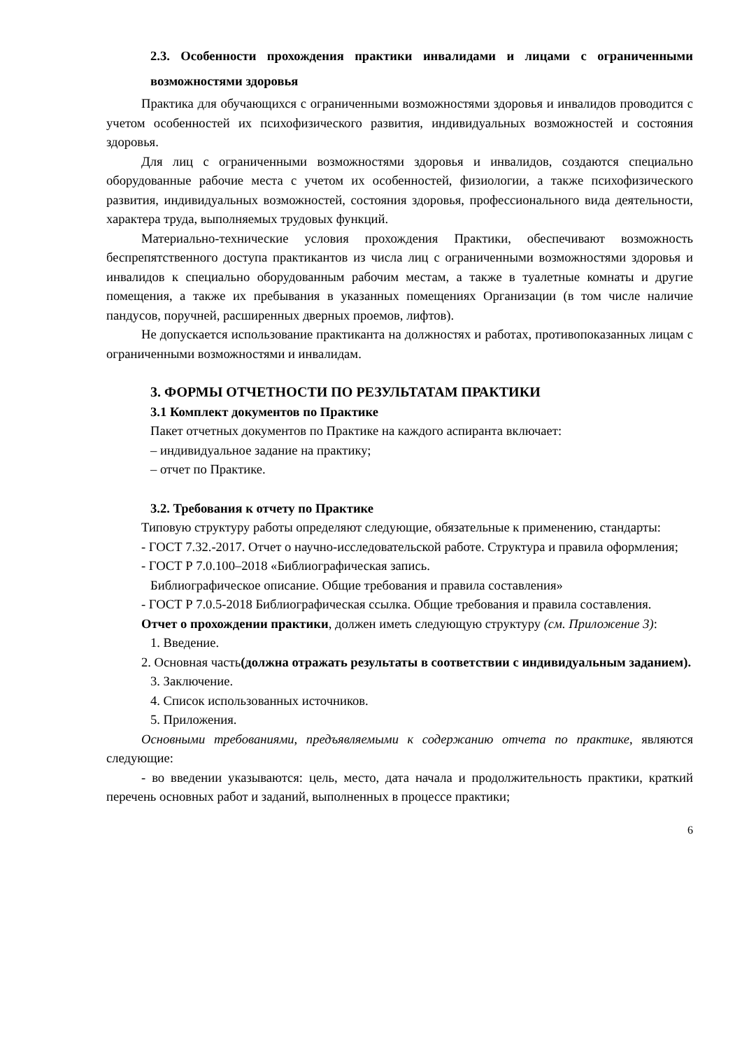2.3. Особенности прохождения практики инвалидами и лицами с ограниченными возможностями здоровья
Практика для обучающихся с ограниченными возможностями здоровья и инвалидов проводится с учетом особенностей их психофизического развития, индивидуальных возможностей и состояния здоровья.
Для лиц с ограниченными возможностями здоровья и инвалидов, создаются специально оборудованные рабочие места с учетом их особенностей, физиологии, а также психофизического развития, индивидуальных возможностей, состояния здоровья, профессионального вида деятельности, характера труда, выполняемых трудовых функций.
Материально-технические условия прохождения Практики, обеспечивают возможность беспрепятственного доступа практикантов из числа лиц с ограниченными возможностями здоровья и инвалидов к специально оборудованным рабочим местам, а также в туалетные комнаты и другие помещения, а также их пребывания в указанных помещениях Организации (в том числе наличие пандусов, поручней, расширенных дверных проемов, лифтов).
Не допускается использование практиканта на должностях и работах, противопоказанных лицам с ограниченными возможностями и инвалидам.
3. ФОРМЫ ОТЧЕТНОСТИ ПО РЕЗУЛЬТАТАМ ПРАКТИКИ
3.1 Комплект документов по Практике
Пакет отчетных документов по Практике на каждого аспиранта включает:
– индивидуальное задание на практику;
– отчет по Практике.
3.2. Требования к отчету по Практике
Типовую структуру работы определяют следующие, обязательные к применению, стандарты:
- ГОСТ 7.32.-2017. Отчет о научно-исследовательской работе. Структура и правила оформления;
- ГОСТ Р 7.0.100–2018 «Библиографическая запись.
Библиографическое описание. Общие требования и правила составления»
- ГОСТ Р 7.0.5-2018 Библиографическая ссылка. Общие требования и правила составления.
Отчет о прохождении практики, должен иметь следующую структуру (см. Приложение 3):
1. Введение.
2. Основная часть(должна отражать результаты в соответствии с индивидуальным заданием).
3. Заключение.
4. Список использованных источников.
5. Приложения.
Основными требованиями, предъявляемыми к содержанию отчета по практике, являются следующие:
- во введении указываются: цель, место, дата начала и продолжительность практики, краткий перечень основных работ и заданий, выполненных в процессе практики;
6